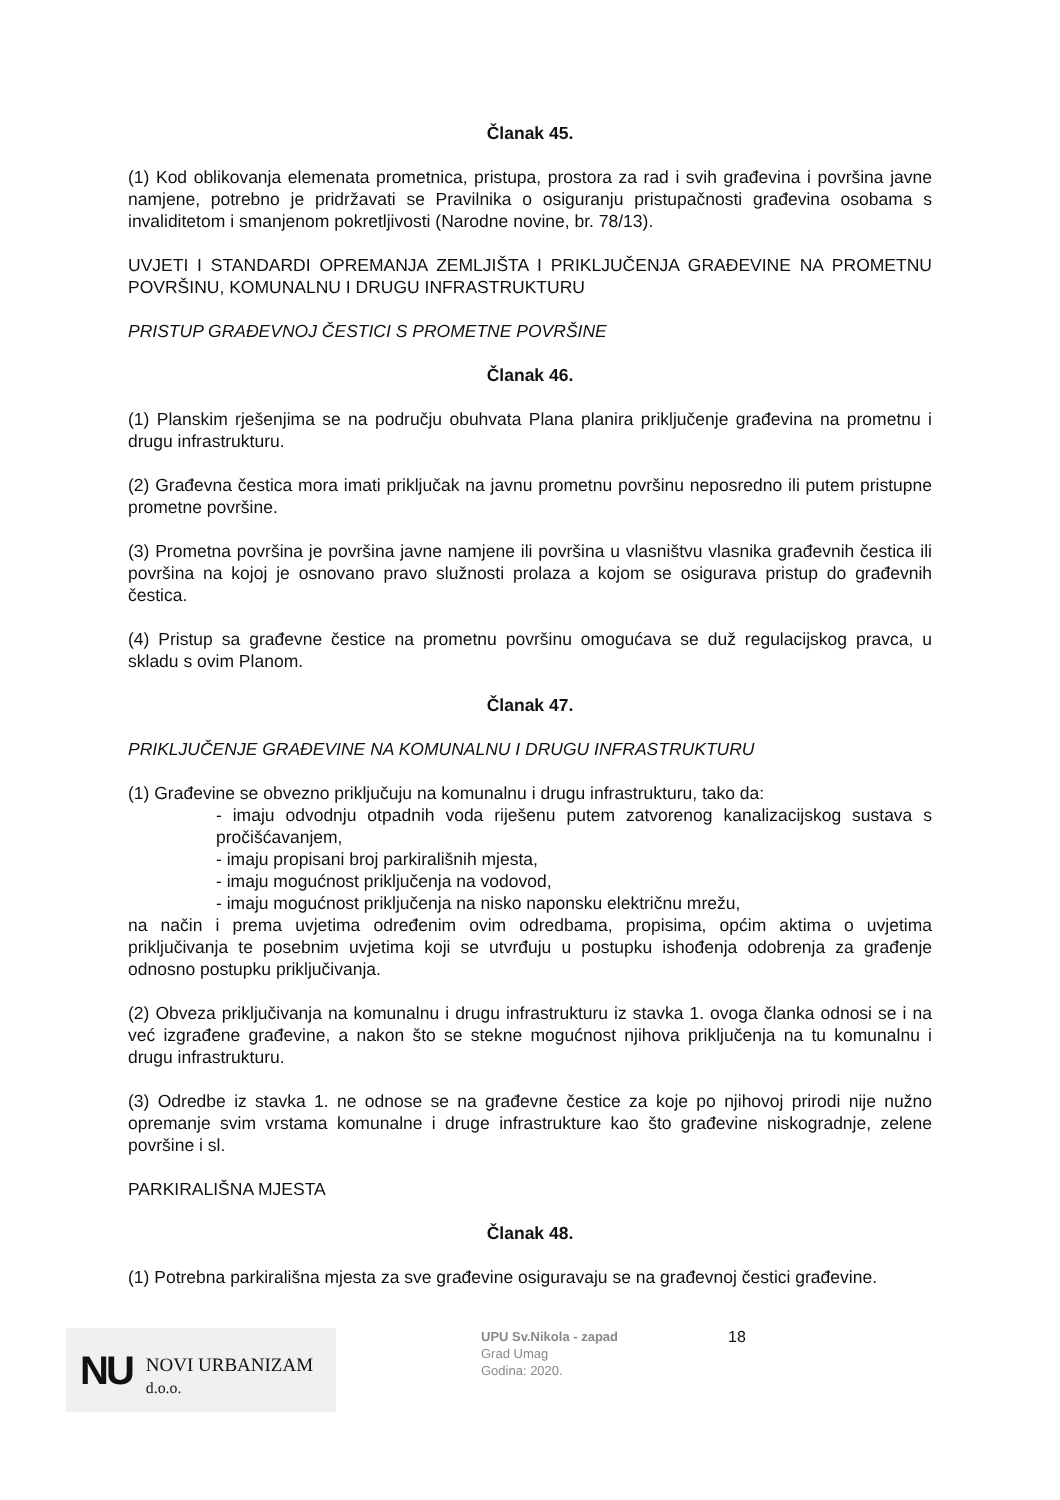Članak 45.
(1) Kod oblikovanja elemenata prometnica, pristupa, prostora za rad i svih građevina i površina javne namjene, potrebno je pridržavati se Pravilnika o osiguranju pristupačnosti građevina osobama s invaliditetom i smanjenom pokretljivosti (Narodne novine, br. 78/13).
UVJETI I STANDARDI OPREMANJA ZEMLJIŠTA I PRIKLJUČENJA GRAĐEVINE NA PROMETNU POVRŠINU, KOMUNALNU I DRUGU INFRASTRUKTURU
PRISTUP GRAĐEVNOJ ČESTICI S PROMETNE POVRŠINE
Članak 46.
(1) Planskim rješenjima se na području obuhvata Plana planira priključenje građevina na prometnu i drugu infrastrukturu.
(2) Građevna čestica mora imati priključak na javnu prometnu površinu neposredno ili putem pristupne prometne površine.
(3) Prometna površina je površina javne namjene ili površina u vlasništvu vlasnika građevnih čestica ili površina na kojoj je osnovano pravo služnosti prolaza a kojom se osigurava pristup do građevnih čestica.
(4) Pristup sa građevne čestice na prometnu površinu omogućava se duž regulacijskog pravca, u skladu s ovim Planom.
Članak 47.
PRIKLJUČENJE GRAĐEVINE NA KOMUNALNU I DRUGU INFRASTRUKTURU
(1) Građevine se obvezno priključuju na komunalnu i drugu infrastrukturu, tako da:
- imaju odvodnju otpadnih voda riješenu putem zatvorenog kanalizacijskog sustava s pročišćavanjem,
- imaju propisani broj parkirališnih mjesta,
- imaju mogućnost priključenja na vodovod,
- imaju mogućnost priključenja na nisko naponsku električnu mrežu,
na način i prema uvjetima određenim ovim odredbama, propisima, općim aktima o uvjetima priključivanja te posebnim uvjetima koji se utvrđuju u postupku ishođenja odobrenja za građenje odnosno postupku priključivanja.
(2) Obveza priključivanja na komunalnu i drugu infrastrukturu iz stavka 1. ovoga članka odnosi se i na već izgrađene građevine, a nakon što se stekne mogućnost njihova priključenja na tu komunalnu i drugu infrastrukturu.
(3) Odredbe iz stavka 1. ne odnose se na građevne čestice za koje po njihovoj prirodi nije nužno opremanje svim vrstama komunalne i druge infrastrukture kao što građevine niskogradnje, zelene površine i sl.
PARKIRALIŠNA MJESTA
Članak 48.
(1) Potrebna parkirališna mjesta za sve građevine osiguravaju se na građevnoj čestici građevine.
NU NOVI URBANIZAM d.o.o.
UPU Sv.Nikola - zapad
Grad Umag
Godina: 2020.
18